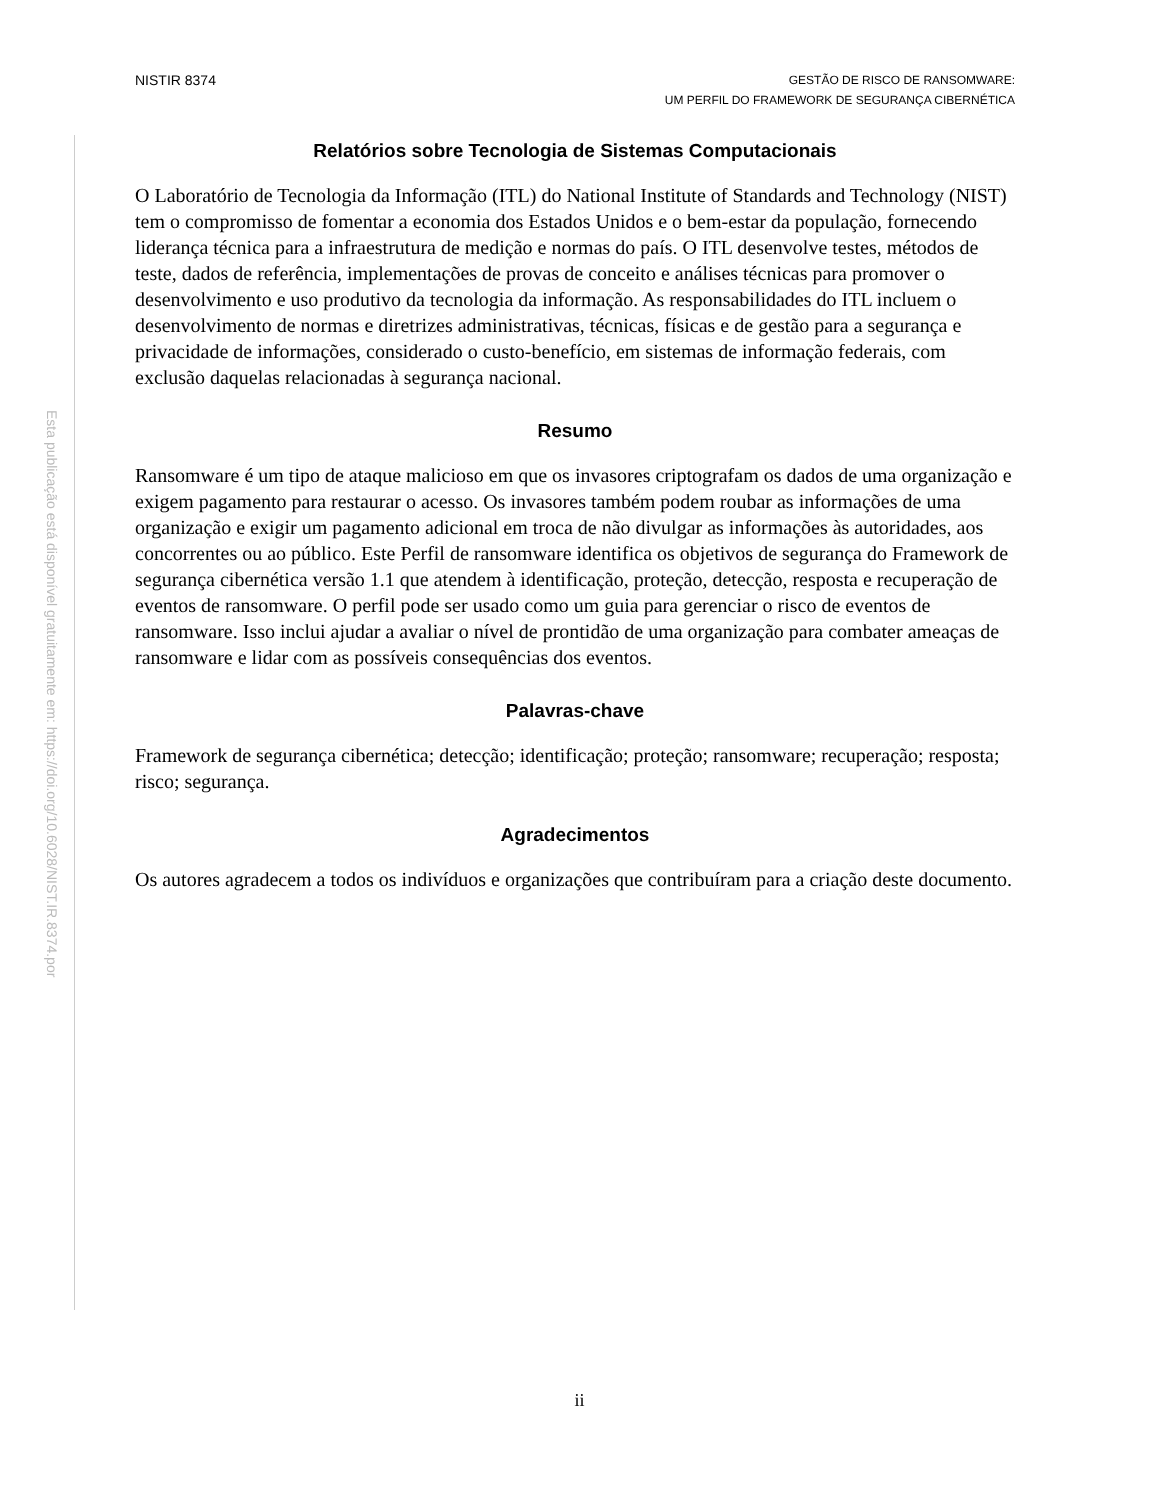Esta publicação está disponível gratuitamente em: https://doi.org/10.6028/NIST.IR.8374.por
NISTIR 8374
GESTÃO DE RISCO DE RANSOMWARE:
UM PERFIL DO FRAMEWORK DE SEGURANÇA CIBERNÉTICA
Relatórios sobre Tecnologia de Sistemas Computacionais
O Laboratório de Tecnologia da Informação (ITL) do National Institute of Standards and Technology (NIST) tem o compromisso de fomentar a economia dos Estados Unidos e o bem-estar da população, fornecendo liderança técnica para a infraestrutura de medição e normas do país. O ITL desenvolve testes, métodos de teste, dados de referência, implementações de provas de conceito e análises técnicas para promover o desenvolvimento e uso produtivo da tecnologia da informação. As responsabilidades do ITL incluem o desenvolvimento de normas e diretrizes administrativas, técnicas, físicas e de gestão para a segurança e privacidade de informações, considerado o custo-benefício, em sistemas de informação federais, com exclusão daquelas relacionadas à segurança nacional.
Resumo
Ransomware é um tipo de ataque malicioso em que os invasores criptografam os dados de uma organização e exigem pagamento para restaurar o acesso. Os invasores também podem roubar as informações de uma organização e exigir um pagamento adicional em troca de não divulgar as informações às autoridades, aos concorrentes ou ao público. Este Perfil de ransomware identifica os objetivos de segurança do Framework de segurança cibernética versão 1.1 que atendem à identificação, proteção, detecção, resposta e recuperação de eventos de ransomware. O perfil pode ser usado como um guia para gerenciar o risco de eventos de ransomware. Isso inclui ajudar a avaliar o nível de prontidão de uma organização para combater ameaças de ransomware e lidar com as possíveis consequências dos eventos.
Palavras-chave
Framework de segurança cibernética; detecção; identificação; proteção; ransomware; recuperação; resposta; risco; segurança.
Agradecimentos
Os autores agradecem a todos os indivíduos e organizações que contribuíram para a criação deste documento.
ii